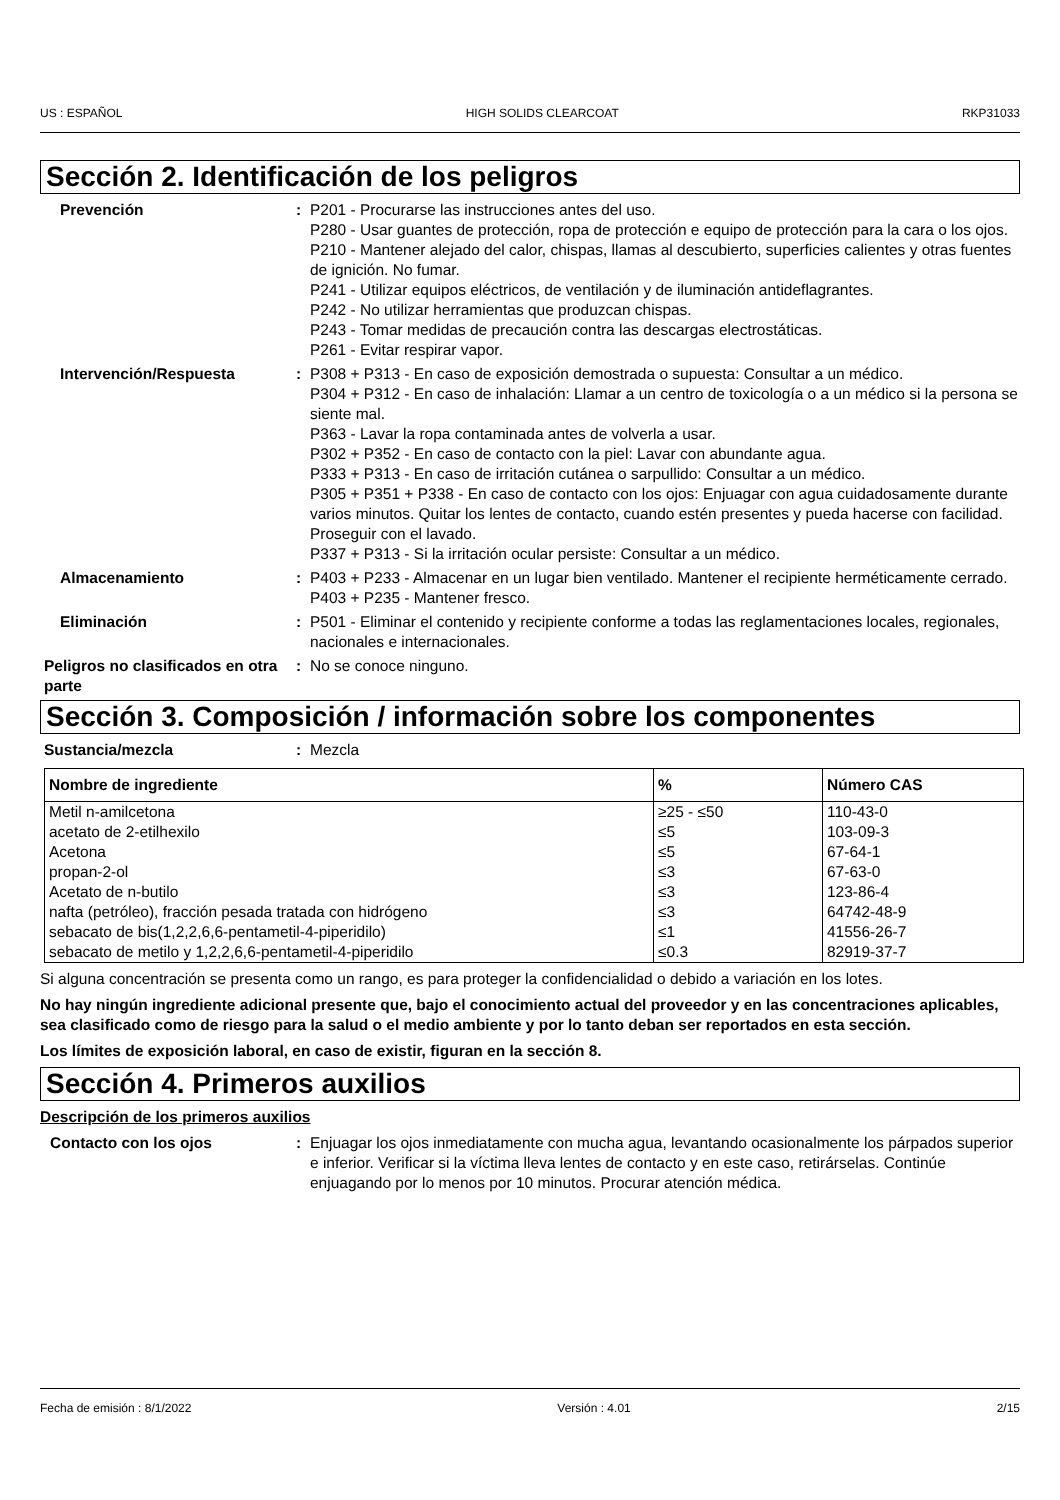US : ESPAÑOL HIGH SOLIDS CLEARCOAT RKP31033
Sección 2. Identificación de los peligros
Prevención : P201 - Procurarse las instrucciones antes del uso.
P280 - Usar guantes de protección, ropa de protección e equipo de protección para la cara o los ojos.
P210 - Mantener alejado del calor, chispas, llamas al descubierto, superficies calientes y otras fuentes de ignición. No fumar.
P241 - Utilizar equipos eléctricos, de ventilación y de iluminación antideflagrantes.
P242 - No utilizar herramientas que produzcan chispas.
P243 - Tomar medidas de precaución contra las descargas electrostáticas.
P261 - Evitar respirar vapor.
Intervención/Respuesta : P308 + P313 - En caso de exposición demostrada o supuesta: Consultar a un médico.
P304 + P312 - En caso de inhalación: Llamar a un centro de toxicología o a un médico si la persona se siente mal.
P363 - Lavar la ropa contaminada antes de volverla a usar.
P302 + P352 - En caso de contacto con la piel: Lavar con abundante agua.
P333 + P313 - En caso de irritación cutánea o sarpullido: Consultar a un médico.
P305 + P351 + P338 - En caso de contacto con los ojos: Enjuagar con agua cuidadosamente durante varios minutos. Quitar los lentes de contacto, cuando estén presentes y pueda hacerse con facilidad. Proseguir con el lavado.
P337 + P313 - Si la irritación ocular persiste: Consultar a un médico.
Almacenamiento : P403 + P233 - Almacenar en un lugar bien ventilado. Mantener el recipiente herméticamente cerrado.
P403 + P235 - Mantener fresco.
Eliminación : P501 - Eliminar el contenido y recipiente conforme a todas las reglamentaciones locales, regionales, nacionales e internacionales.
Peligros no clasificados en otra parte
: No se conoce ninguno.
Sección 3. Composición / información sobre los componentes
Sustancia/mezcla : Mezcla
| Nombre de ingrediente | % | Número CAS |
| --- | --- | --- |
| Metil n-amilcetona | ≥25 - ≤50 | 110-43-0 |
| acetato de 2-etilhexilo | ≤5 | 103-09-3 |
| Acetona | ≤5 | 67-64-1 |
| propan-2-ol | ≤3 | 67-63-0 |
| Acetato de n-butilo | ≤3 | 123-86-4 |
| nafta (petróleo), fracción pesada tratada con hidrógeno | ≤3 | 64742-48-9 |
| sebacato de bis(1,2,2,6,6-pentametil-4-piperidilo) | ≤1 | 41556-26-7 |
| sebacato de metilo y 1,2,2,6,6-pentametil-4-piperidilo | ≤0.3 | 82919-37-7 |
Si alguna concentración se presenta como un rango, es para proteger la confidencialidad o debido a variación en los lotes.
No hay ningún ingrediente adicional presente que, bajo el conocimiento actual del proveedor y en las concentraciones aplicables, sea clasificado como de riesgo para la salud o el medio ambiente y por lo tanto deban ser reportados en esta sección.
Los límites de exposición laboral, en caso de existir, figuran en la sección 8.
Sección 4. Primeros auxilios
Descripción de los primeros auxilios
Contacto con los ojos : Enjuagar los ojos inmediatamente con mucha agua, levantando ocasionalmente los párpados superior e inferior. Verificar si la víctima lleva lentes de contacto y en este caso, retirárselas. Continúe enjuagando por lo menos por 10 minutos. Procurar atención médica.
Fecha de emisión : 8/1/2022 Versión : 4.01 2/15